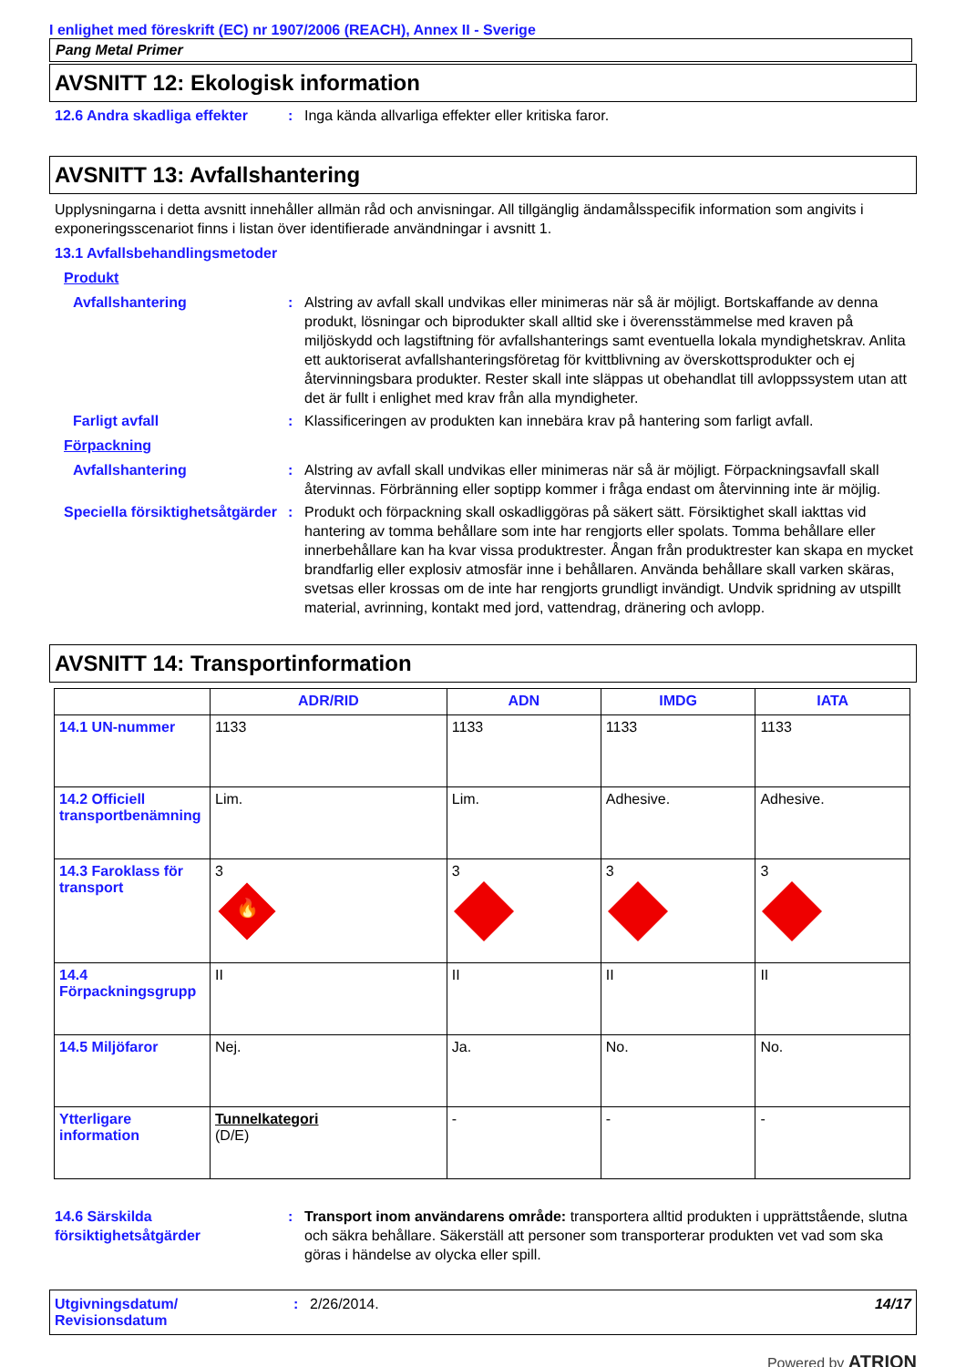I enlighet med föreskrift (EC) nr 1907/2006 (REACH), Annex II - Sverige
Pang Metal Primer
AVSNITT 12: Ekologisk information
12.6 Andra skadliga effekter
: Inga kända allvarliga effekter eller kritiska faror.
AVSNITT 13: Avfallshantering
Upplysningarna i detta avsnitt innehåller allmän råd och anvisningar. All tillgänglig ändamålsspecifik information som angivits i exponeringsscenariot finns i listan över identifierade användningar i avsnitt 1.
13.1 Avfallsbehandlingsmetoder
Produkt
Avfallshantering : Alstring av avfall skall undvikas eller minimeras när så är möjligt. Bortskaffande av denna produkt, lösningar och biprodukter skall alltid ske i överensstämmelse med kraven på miljöskydd och lagstiftning för avfallshanterings samt eventuella lokala myndighetskrav. Anlita ett auktoriserat avfallshanteringsföretag för kvittblivning av överskottsprodukter och ej återvinningsbara produkter. Rester skall inte släppas ut obehandlat till avloppssystem utan att det är fullt i enlighet med krav från alla myndigheter.
Farligt avfall : Klassificeringen av produkten kan innebära krav på hantering som farligt avfall.
Förpackning
Avfallshantering : Alstring av avfall skall undvikas eller minimeras när så är möjligt. Förpackningsavfall skall återvinnas. Förbränning eller soptipp kommer i fråga endast om återvinning inte är möjlig.
Speciella försiktighetsåtgärder
: Produkt och förpackning skall oskadliggöras på säkert sätt. Försiktighet skall iakttas vid hantering av tomma behållare som inte har rengjorts eller spolats. Tomma behållare eller innerbehållare kan ha kvar vissa produktrester. Ångan från produktrester kan skapa en mycket brandfarlig eller explosiv atmosfär inne i behållaren. Använda behållare skall varken skäras, svetsas eller krossas om de inte har rengjorts grundligt invändigt. Undvik spridning av utspillt material, avrinning, kontakt med jord, vattendrag, dränering och avlopp.
AVSNITT 14: Transportinformation
| | ADR/RID | ADN | IMDG | IATA |
| --- | --- | --- | --- | --- |
| 14.1 UN-nummer | 1133 | 1133 | 1133 | 1133 |
| 14.2 Officiell transportbenämning | Lim. | Lim. | Adhesive. | Adhesive. |
| 14.3 Faroklass för transport | 3 🔥 | 3 | 3 | 3 |
| 14.4 Förpackningsgrupp | II | II | II | II |
| 14.5 Miljöfaror | Nej. | Ja. | No. | No. |
| Ytterligare information | Tunnelkategori (D/E) | - | - | - |
14.6 Särskilda försiktighetsåtgärder
: Transport inom användarens område: transportera alltid produkten i upprättstående, slutna och säkra behållare. Säkerställ att personer som transporterar produkten vet vad som ska göras i händelse av olycka eller spill.
Utgivningsdatum/ Revisionsdatum
: 2/26/2014. 14/17
Powered by ATRION